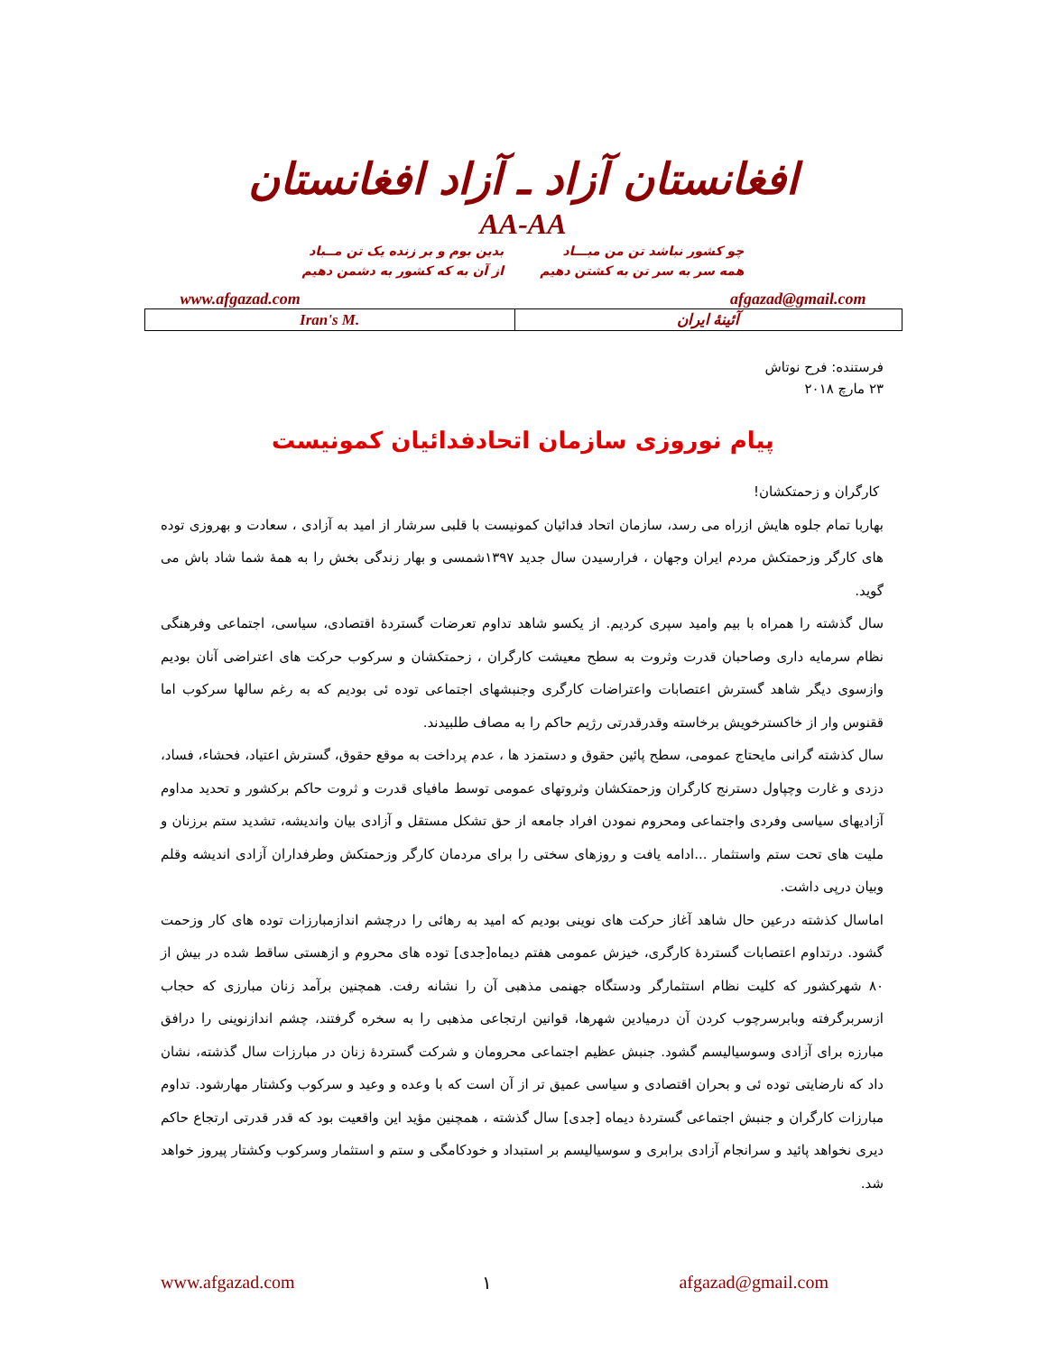افغانستان آزاد ـ آزاد افغانستان
AA-AA
چو کشور نباشد تن من مبـــاد
همه سر به سر تن به کشتن دهیم
بدین بوم و بر زنده یک تن مــباد
از آن به که کشور به دشمن دهیم
www.afgazad.com afgazad@gmail.com
| Iran's M. | آئینهٔ ایران |
فرستنده: فرح نوتاش
۲۳ مارچ ۲۰۱۸
پیام نوروزی سازمان اتحادفدائیان کمونیست
کارگران و زحمتکشان!
بهاربا تمام جلوه هایش ازراه می رسد، سازمان اتحاد فدائیان کمونیست با قلبی سرشار از امید به آزادی ، سعادت و بهروزی توده های کارگر وزحمتکش مردم ایران وجهان ، فرارسیدن سال جدید ۱۳۹۷شمسی و بهار زندگی بخش را به همهٔ شما شاد باش می گوید.
سال گذشته را همراه با بیم وامید سپری کردیم. از یکسو شاهد تداوم تعرضات گستردهٔ اقتصادی، سیاسی، اجتماعی وفرهنگی نظام سرمایه داری وصاحبان قدرت وثروت به سطح معیشت کارگران ، زحمتکشان و سرکوب حرکت های اعتراضی آنان بودیم وازسوی دیگر شاهد گسترش اعتصابات واعتراضات کارگری وجنبشهای اجتماعی توده ئی بودیم که به رغم سالها سرکوب اما ققنوس وار از خاکسترخویش برخاسته وقدرقدرتی رژیم حاکم را به مصاف طلبیدند.
سال کذشته گرانی مایحتاج عمومی، سطح پائین حقوق و دستمزد ها ، عدم پرداخت به موقع حقوق، گسترش اعتیاد، فحشاء، فساد، دزدی و غارت وچپاول دسترنج کارگران وزحمتکشان وثروتهای عمومی توسط مافیای قدرت و ثروت حاکم برکشور و تحدید مداوم آزادیهای سیاسی وفردی واجتماعی ومحروم نمودن افراد جامعه از حق تشکل مستقل و آزادی بیان واندیشه، تشدید ستم برزنان و ملیت های تحت ستم واستثمار ...ادامه یافت و روزهای سختی را برای مردمان کارگر وزحمتکش وطرفداران آزادی اندیشه وقلم وبیان درپی داشت.
اماسال کذشته درعین حال شاهد آغاز حرکت های نوینی بودیم که امید به رهائی را درچشم اندازمبارزات توده های کار وزحمت گشود. درتداوم اعتصابات گستردهٔ کارگری، خیزش عمومی هفتم دیماه[جدی] توده های محروم و ازهستی ساقط شده در بیش از ۸۰ شهرکشور که کلیت نظام استثمارگر ودستگاه جهنمی مذهبی آن را نشانه رفت. همچنین برآمد زنان مبارزی که حجاب ازسربرگرفته وبابرسرچوب کردن آن درمیادین شهرها، قوانین ارتجاعی مذهبی را به سخره گرفتند، چشم اندازنوینی را درافق مبارزه برای آزادی وسوسیالیسم گشود. جنبش عظیم اجتماعی محرومان و شرکت گستردهٔ زنان در مبارزات سال گذشته، نشان داد که نارضایتی توده ئی و بحران اقتصادی و سیاسی عمیق تر از آن است که با وعده و وعید و سرکوب وکشتار مهارشود. تداوم مبارزات کارگران و جنبش اجتماعی گستردهٔ دیماه [جدی] سال گذشته ، همچنین مؤید این واقعیت بود که قدر قدرتی ارتجاع حاکم دیری نخواهد پائید و سرانجام آزادی برابری و سوسیالیسم بر استبداد و خودکامگی و ستم و استثمار وسرکوب وکشتار پیروز خواهد شد.
www.afgazad.com ۱ afgazad@gmail.com